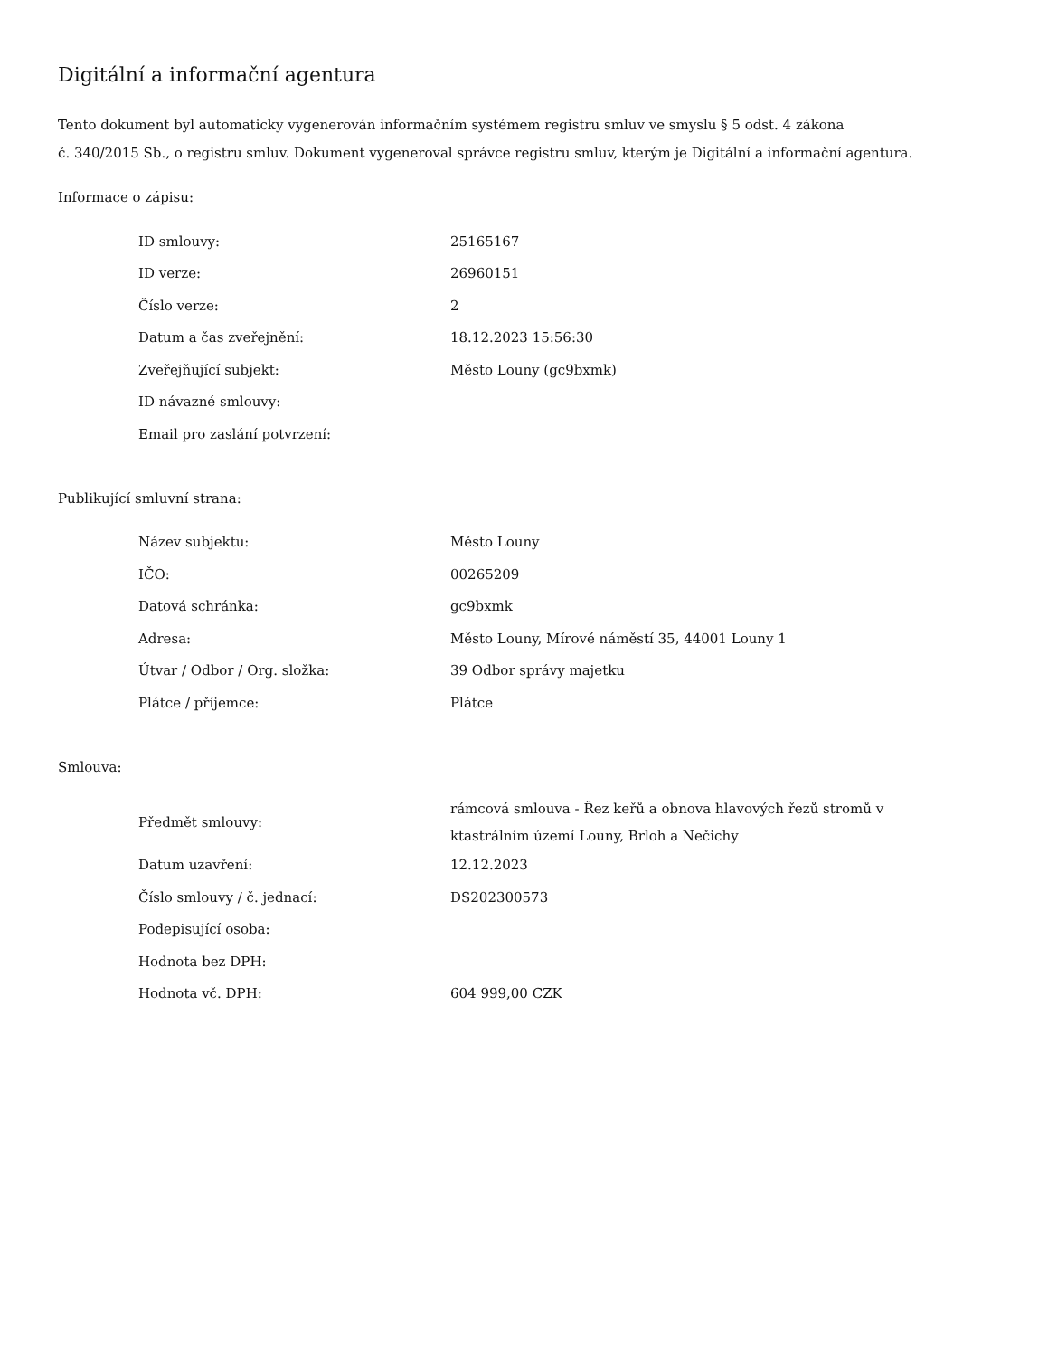Digitální a informační agentura
Tento dokument byl automaticky vygenerován informačním systémem registru smluv ve smyslu § 5 odst. 4 zákona
č. 340/2015 Sb., o registru smluv. Dokument vygeneroval správce registru smluv, kterým je Digitální a informační agentura.
Informace o zápisu:
| ID smlouvy: | 25165167 |
| ID verze: | 26960151 |
| Číslo verze: | 2 |
| Datum a čas zveřejnění: | 18.12.2023 15:56:30 |
| Zveřejňující subjekt: | Město Louny (gc9bxmk) |
| ID návazné smlouvy: | |
| Email pro zaslání potvrzení: | |
Publikující smluvní strana:
| Název subjektu: | Město Louny |
| IČO: | 00265209 |
| Datová schránka: | gc9bxmk |
| Adresa: | Město Louny, Mírové náměstí 35, 44001 Louny 1 |
| Útvar / Odbor / Org. složka: | 39 Odbor správy majetku |
| Plátce / příjemce: | Plátce |
Smlouva:
| Předmět smlouvy: | rámcová smlouva - Řez keřů a obnova hlavových řezů stromů v ktastrálním území Louny, Brloh a Nečichy |
| Datum uzavření: | 12.12.2023 |
| Číslo smlouvy / č. jednací: | DS202300573 |
| Podepisující osoba: | |
| Hodnota bez DPH: | |
| Hodnota vč. DPH: | 604 999,00 CZK |